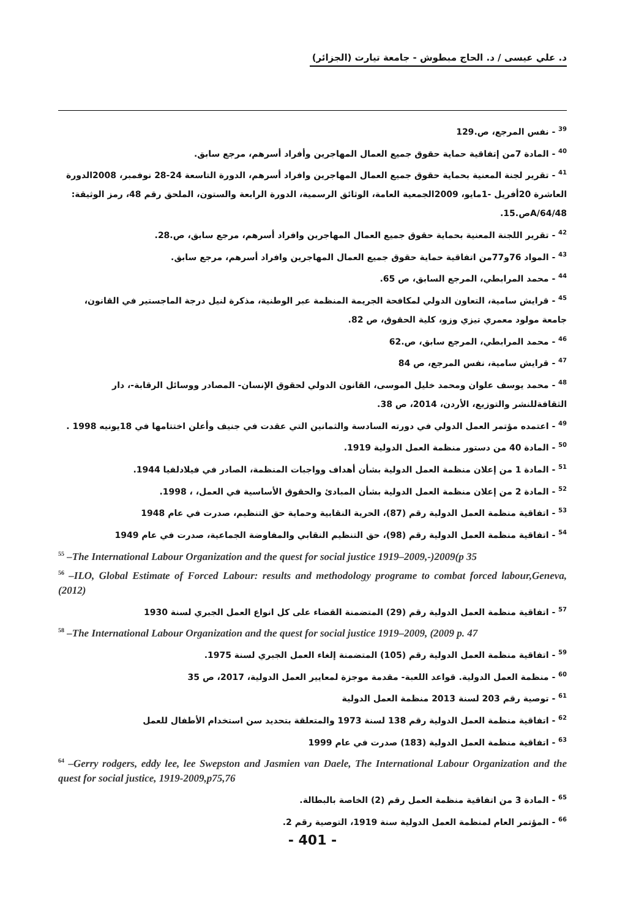د. علي عيسى / د. الحاج مبطوش - جامعة تيارت (الجزائر)
<sup>39</sup> - نفس المرجع، ص.129
<sup>40</sup> - المادة 7من إتفاقية حماية حقوق جميع العمال المهاجرين وأفراد أسرهم، مرجع سابق.
<sup>41</sup> - تقرير لجنة المعنية بحماية حقوق جميع العمال المهاجرين وافراد أسرهم، الدورة التاسعة 24-28 نوفمبر، 2008الدورة العاشرة 20أفريل -1مايو، 2009الجمعية العامة، الوثائق الرسمية، الدورة الرابعة والستون، الملحق رقم 48، رمز الوثيقة: A/64/48ص.15.
<sup>42</sup> - تقرير اللجنة المعنية بحماية حقوق جميع العمال المهاجرين وافراد أسرهم، مرجع سابق، ص.28.
<sup>43</sup> - المواد 76و77من اتفاقية حماية حقوق جميع العمال المهاجرين وافراد أسرهم، مرجع سابق.
<sup>44</sup> - محمد المرابطي، المرجع السابق، ص 65.
<sup>45</sup> - قرايش سامية، التعاون الدولي لمكافحة الجريمة المنظمة عبر الوطنية، مذكرة لنيل درجة الماجستير في القانون، جامعة مولود معمري تيزي وزو، كلية الحقوق، ص 82.
<sup>46</sup> - محمد المرابطي، المرجع سابق، ص.62
<sup>47</sup> - قرايش سامية، نفس المرجع، ص 84
<sup>48</sup> - محمد يوسف علوان ومحمد خليل الموسى، القانون الدولي لحقوق الإنسان- المصادر ووسائل الرقابة-، دار الثقافةللنشر والتوزيع، الأردن، 2014، ص 38.
<sup>49</sup> - اعتمده مؤتمر العمل الدولي في دورته السادسة والثمانين التي عقدت في جنيف وأعلن اختتامها في 18يونيه 1998 .
<sup>50</sup> - المادة 40 من دستور منظمة العمل الدولية 1919.
<sup>51</sup> - المادة 1 من إعلان منظمة العمل الدولية بشأن أهداف وواجبات المنظمة، الصادر في فيلادلفيا 1944.
<sup>52</sup> - المادة 2 من إعلان منظمة العمل الدولية بشأن المبادئ والحقوق الأساسية في العمل، ، 1998.
<sup>53</sup> - اتفاقية منظمة العمل الدولية رقم (87)، الحرية النقابية وحماية حق التنظيم، صدرت في عام 1948
<sup>54</sup> - اتفاقية منظمة العمل الدولية رقم (98)، حق التنظيم النقابي والمفاوضة الجماعية، صدرت في عام 1949
<sup>55</sup> –The International Labour Organization and the quest for social justice 1919–2009,-)2009(p 35
<sup>56</sup> –ILO, Global Estimate of Forced Labour: results and methodology programe to combat forced labour,Geneva, (2012)
<sup>57</sup> - اتفاقية منظمة العمل الدولية رقم (29) المتضمنة القضاء على كل انواع العمل الجبري لسنة 1930
<sup>58</sup> –The International Labour Organization and the quest for social justice 1919–2009, (2009 p. 47
<sup>59</sup> - اتفاقية منظمة العمل الدولية رقم (105) المتضمنة إلغاء العمل الجبري لسنة 1975.
<sup>60</sup> - منظمة العمل الدولية. قواعد اللعبة- مقدمة موجزة لمعايير العمل الدولية، 2017، ص 35
<sup>61</sup> - توصية رقم 203 لسنة 2013 منظمة العمل الدولية
<sup>62</sup> - اتفاقية منظمة العمل الدولية رقم 138 لسنة 1973 والمتعلقة بتحديد سن استخدام الأطفال للعمل
<sup>63</sup> - اتفاقية منظمة العمل الدولية (183) صدرت في عام 1999
<sup>64</sup> –Gerry rodgers, eddy lee, lee Swepston and Jasmien van Daele, The International Labour Organization and the quest for social justice, 1919-2009,p75,76
<sup>65</sup> - المادة 3 من اتفاقية منظمة العمل رقم (2) الخاصة بالبطالة.
<sup>66</sup> - المؤتمر العام لمنظمة العمل الدولية سنة 1919، التوصية رقم 2.
- 401 -